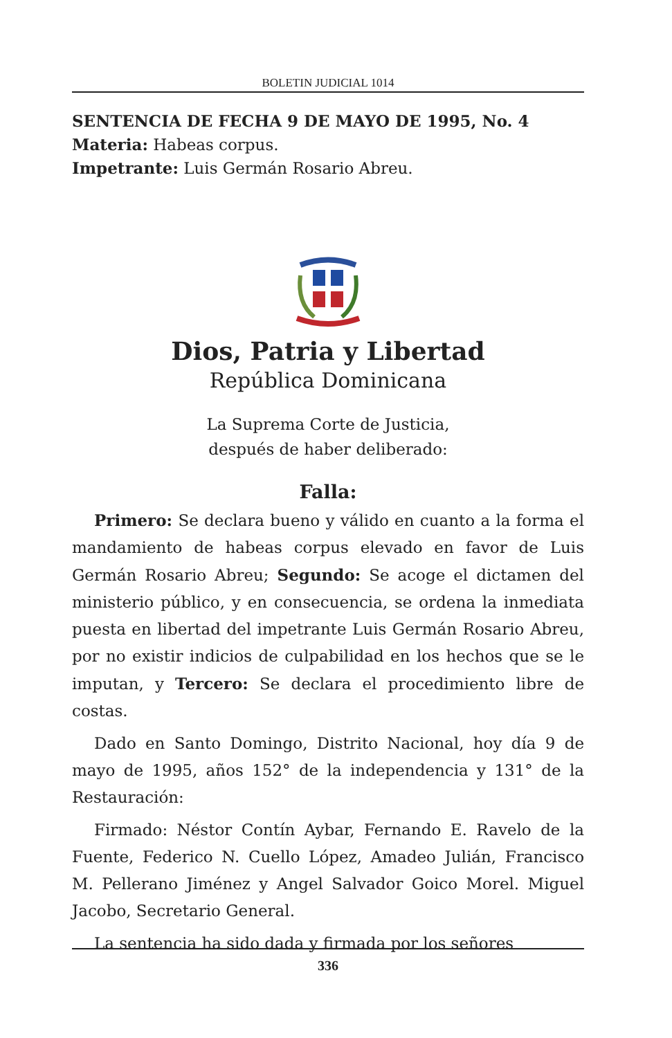BOLETIN JUDICIAL 1014
SENTENCIA DE FECHA 9 DE MAYO DE 1995, No. 4
Materia: Habeas corpus.
Impetrante: Luis Germán Rosario Abreu.
Dios, Patria y Libertad
República Dominicana
La Suprema Corte de Justicia,
después de haber deliberado:
Falla:
Primero: Se declara bueno y válido en cuanto a la forma el mandamiento de habeas corpus elevado en favor de Luis Germán Rosario Abreu; Segundo: Se acoge el dictamen del ministerio público, y en consecuencia, se ordena la inmediata puesta en libertad del impetrante Luis Germán Rosario Abreu, por no existir indicios de culpabilidad en los hechos que se le imputan, y Tercero: Se declara el procedimiento libre de costas.
Dado en Santo Domingo, Distrito Nacional, hoy día 9 de mayo de 1995, años 152° de la independencia y 131° de la Restauración:
Firmado: Néstor Contín Aybar, Fernando E. Ravelo de la Fuente, Federico N. Cuello López, Amadeo Julián, Francisco M. Pellerano Jiménez y Angel Salvador Goico Morel. Miguel Jacobo, Secretario General.
La sentencia ha sido dada y firmada por los señores
336